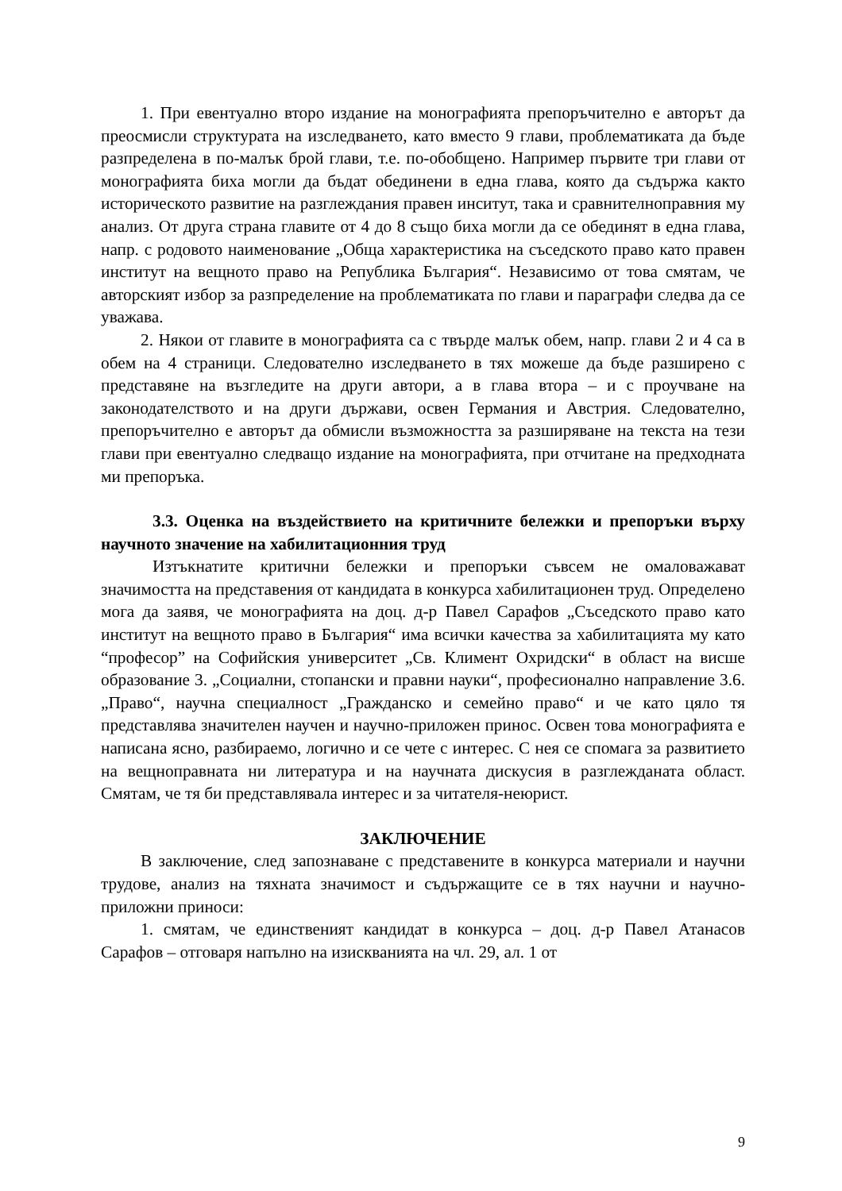1. При евентуално второ издание на монографията препоръчително е авторът да преосмисли структурата на изследването, като вместо 9 глави, проблематиката да бъде разпределена в по-малък брой глави, т.е. по-обобщено. Например първите три глави от монографията биха могли да бъдат обединени в една глава, която да съдържа както историческото развитие на разглеждания правен инситут, така и сравнителноправния му анализ. От друга страна главите от 4 до 8 също биха могли да се обединят в една глава, напр. с родовото наименование „Обща характеристика на съседското право като правен институт на вещното право на Република България“. Независимо от това смятам, че авторският избор за разпределение на проблематиката по глави и параграфи следва да се уважава.
2. Някои от главите в монографията са с твърде малък обем, напр. глави 2 и 4 са в обем на 4 страници. Следователно изследването в тях можеше да бъде разширено с представяне на възгледите на други автори, а в глава втора – и с проучване на законодателството и на други държави, освен Германия и Австрия. Следователно, препоръчително е авторът да обмисли възможността за разширяване на текста на тези глави при евентуално следващо издание на монографията, при отчитане на предходната ми препоръка.
3.3. Оценка на въздействието на критичните бележки и препоръки върху научното значение на хабилитационния труд
Изтъкнатите критични бележки и препоръки съвсем не омаловажават значимостта на представения от кандидата в конкурса хабилитационен труд. Определено мога да заявя, че монографията на доц. д-р Павел Сарафов „Съседското право като институт на вещното право в България“ има всички качества за хабилитацията му като “професор” на Софийския университет „Св. Климент Охридски“ в област на висше образование 3. „Социални, стопански и правни науки“, професионално направление 3.6. „Право“, научна специалност „Гражданско и семейно право“ и че като цяло тя представлява значителен научен и научно-приложен принос. Освен това монографията е написана ясно, разбираемо, логично и се чете с интерес. С нея се спомага за развитието на вещноправната ни литература и на научната дискусия в разглежданата област. Смятам, че тя би представлявала интерес и за читателя-неюрист.
ЗАКЛЮЧЕНИЕ
В заключение, след запознаване с представените в конкурса материали и научни трудове, анализ на тяхната значимост и съдържащите се в тях научни и научно-приложни приноси:
1. смятам, че единственият кандидат в конкурса – доц. д-р Павел Атанасов Сарафов – отговаря напълно на изискванията на чл. 29, ал. 1 от
9